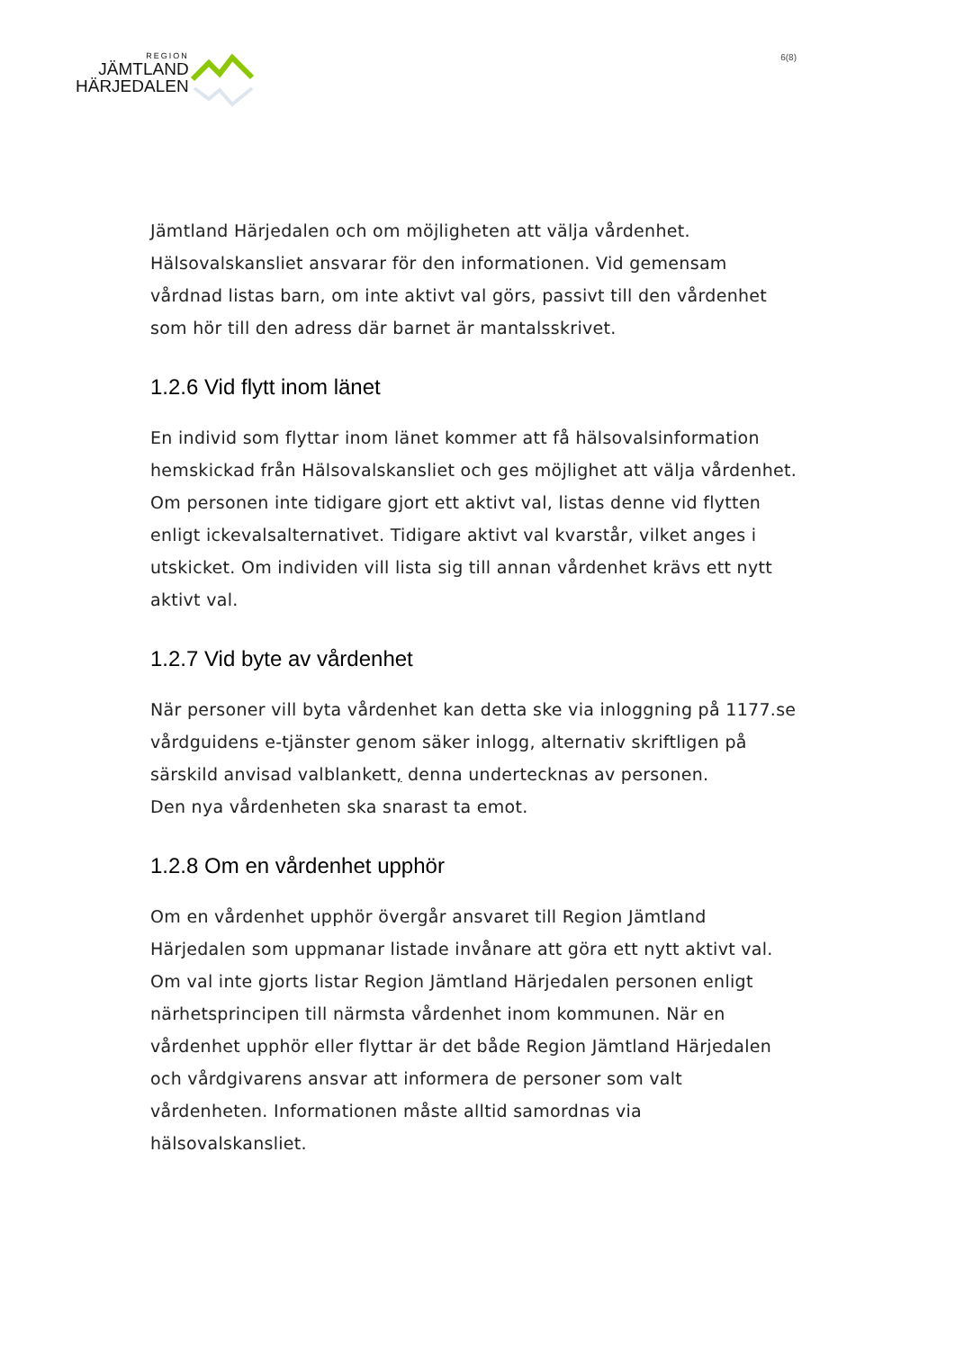REGION
JÄMTLAND
HÄRJEDALEN
6(8)
Jämtland Härjedalen och om möjligheten att välja vårdenhet. Hälsovalskansliet ansvarar för den informationen. Vid gemensam vårdnad listas barn, om inte aktivt val görs, passivt till den vårdenhet som hör till den adress där barnet är mantalsskrivet.
1.2.6 Vid flytt inom länet
En individ som flyttar inom länet kommer att få hälsovalsinformation hemskickad från Hälsovalskansliet och ges möjlighet att välja vårdenhet. Om personen inte tidigare gjort ett aktivt val, listas denne vid flytten enligt ickevalsalternativet. Tidigare aktivt val kvarstår, vilket anges i utskicket. Om individen vill lista sig till annan vårdenhet krävs ett nytt aktivt val.
1.2.7 Vid byte av vårdenhet
När personer vill byta vårdenhet kan detta ske via inloggning på 1177.se vårdguidens e-tjänster genom säker inlogg, alternativ skriftligen på särskild anvisad valblankett, denna undertecknas av personen.
Den nya vårdenheten ska snarast ta emot.
1.2.8 Om en vårdenhet upphör
Om en vårdenhet upphör övergår ansvaret till Region Jämtland Härjedalen som uppmanar listade invånare att göra ett nytt aktivt val. Om val inte gjorts listar Region Jämtland Härjedalen personen enligt närhetsprincipen till närmsta vårdenhet inom kommunen. När en vårdenhet upphör eller flyttar är det både Region Jämtland Härjedalen och vårdgivarens ansvar att informera de personer som valt vårdenheten. Informationen måste alltid samordnas via hälsovalskansliet.